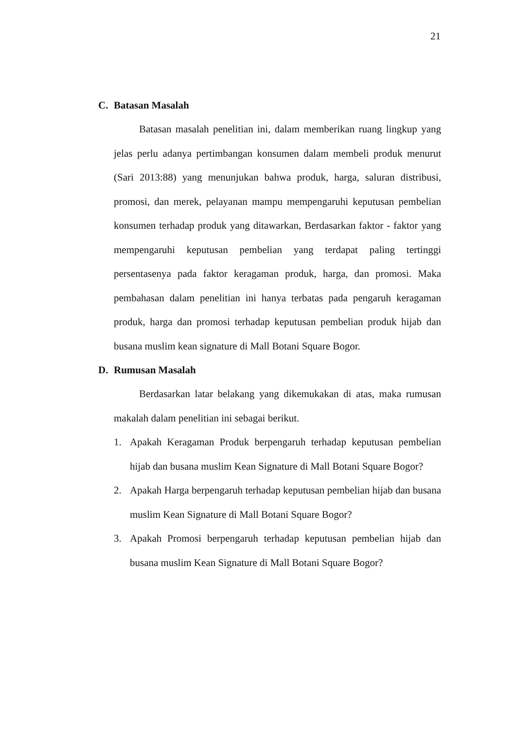21
C. Batasan Masalah
Batasan masalah penelitian ini, dalam memberikan ruang lingkup yang jelas perlu adanya pertimbangan konsumen dalam membeli produk menurut (Sari 2013:88) yang menunjukan bahwa produk, harga, saluran distribusi, promosi, dan merek, pelayanan mampu mempengaruhi keputusan pembelian konsumen terhadap produk yang ditawarkan, Berdasarkan faktor - faktor yang mempengaruhi keputusan pembelian yang terdapat paling tertinggi persentasenya pada faktor keragaman produk, harga, dan promosi. Maka pembahasan dalam penelitian ini hanya terbatas pada pengaruh keragaman produk, harga dan promosi terhadap keputusan pembelian produk hijab dan busana muslim kean signature di Mall Botani Square Bogor.
D. Rumusan Masalah
Berdasarkan latar belakang yang dikemukakan di atas, maka rumusan makalah dalam penelitian ini sebagai berikut.
1. Apakah Keragaman Produk berpengaruh terhadap keputusan pembelian hijab dan busana muslim Kean Signature di Mall Botani Square Bogor?
2. Apakah Harga berpengaruh terhadap keputusan pembelian hijab dan busana muslim Kean Signature di Mall Botani Square Bogor?
3. Apakah Promosi berpengaruh terhadap keputusan pembelian hijab dan busana muslim Kean Signature di Mall Botani Square Bogor?